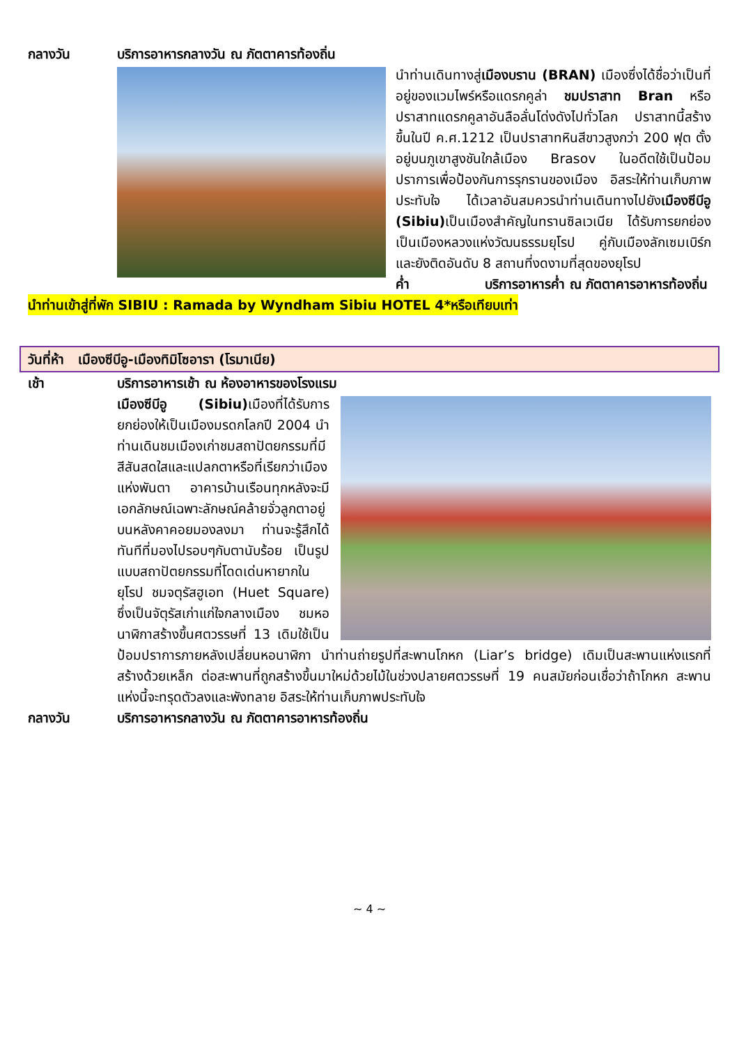กลางวัน บริการอาหารกลางวัน ณ ภัตตาคารท้องถิ่น
นำท่านเดินทางสู่เมืองบราน (BRAN) เมืองซึ่งได้ชื่อว่าเป็นที่อยู่ของแวมไพร์หรือแดรกคูล่า ชมปราสาท Bran หรือปราสาทแดรกคูลาอันลือลั่นโด่งดังไปทั่วโลก ปราสาทนี้สร้างขึ้นในปี ค.ศ.1212 เป็นปราสาทหินสีขาวสูงกว่า 200 ฟุต ตั้งอยู่บนภูเขาสูงชันใกล้เมือง Brasov ในอดีตใช้เป็นป้อมปราการเพื่อป้องกันการรุกรานของเมือง อิสระให้ท่านเก็บภาพประทับใจ ได้เวลาอันสมควรนำท่านเดินทางไปยังเมืองซีบีอู (Sibiu) เป็นเมืองสำคัญในทรานซิลเวเนีย ได้รับการยกย่องเป็นเมืองหลวงแห่งวัฒนธรรมยุโรป คู่กับเมืองลักเซมเบิร์กและยังติดอันดับ 8 สถานที่งดงามที่สุดของยุโรป
ค่ำ บริการอาหารค่ำ ณ ภัตตาคารอาหารท้องถิ่น
นำท่านเข้าสู่ที่พัก SIBIU : Ramada by Wyndham Sibiu HOTEL 4*หรือเทียบเท่า
วันที่ห้า เมืองซีบีอู-เมืองทิมิโซอารา (โรมาเนีย)
เช้า บริการอาหารเช้า ณ ห้องอาหารของโรงแรม
เมืองซีบีอู (Sibiu) เมืองที่ได้รับการยกย่องให้เป็นเมืองมรดกโลกปี 2004 นำท่านเดินชมเมืองเก่าชมสถาปัตยกรรมที่มีสีสันสดใสและแปลกตาหรือที่เรียกว่าเมืองแห่งพันตา อาคารบ้านเรือนทุกหลังจะมีเอกลักษณ์เฉพาะลักษณ์คล้ายจั่วลูกตาอยู่บนหลังคาคอยมองลงมา ท่านจะรู้สึกได้ทันทีที่มองไปรอบๆกับตานับร้อย เป็นรูปแบบสถาปัตยกรรมที่โดดเด่นหายากในยุโรป ชมจตุรัสฮูเอท (Huet Square) ซึ่งเป็นจัตุรัสเก่าแก่ใจกลางเมือง ชมหอนาฬิกาสร้างขึ้นศตวรรษที่ 13 เดิมใช้เป็นป้อมปราการภายหลังเปลี่ยนหอนาฬิกา นำท่านถ่ายรูปที่สะพานโกหก (Liar’s bridge) เดิมเป็นสะพานแห่งแรกที่สร้างด้วยเหล็ก ต่อสะพานที่ถูกสร้างขึ้นมาใหม่ด้วยไม้ในช่วงปลายศตวรรษที่ 19 คนสมัยก่อนเชื่อว่าถ้าโกหก สะพานแห่งนี้จะทรุดตัวลงและพังทลาย อิสระให้ท่านเก็บภาพประทับใจ
กลางวัน บริการอาหารกลางวัน ณ ภัตตาคารอาหารท้องถิ่น
~ 4 ~